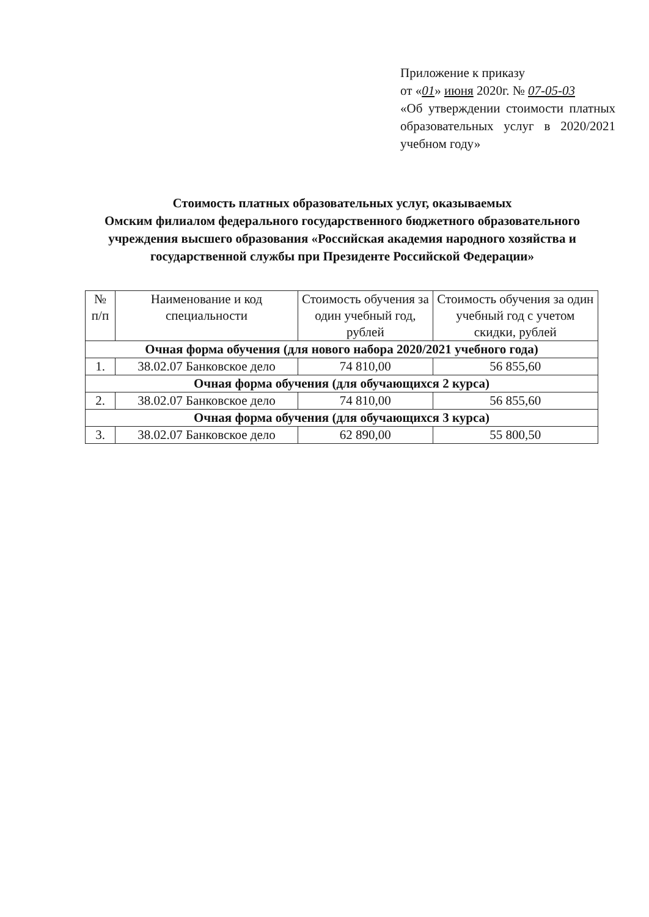Приложение к приказу
от «01» июня 2020г. № 07-05-03
«Об утверждении стоимости платных образовательных услуг в 2020/2021 учебном году»
Стоимость платных образовательных услуг, оказываемых
Омским филиалом федерального государственного бюджетного образовательного учреждения высшего образования «Российская академия народного хозяйства и государственной службы при Президенте Российской Федерации»
| № п/п | Наименование и код специальности | Стоимость обучения за один учебный год, рублей | Стоимость обучения за один учебный год с учетом скидки, рублей |
| --- | --- | --- | --- |
| Очная форма обучения (для нового набора 2020/2021 учебного года) | | | |
| 1. | 38.02.07 Банковское дело | 74 810,00 | 56 855,60 |
| Очная форма обучения (для обучающихся 2 курса) | | | |
| 2. | 38.02.07 Банковское дело | 74 810,00 | 56 855,60 |
| Очная форма обучения (для обучающихся 3 курса) | | | |
| 3. | 38.02.07 Банковское дело | 62 890,00 | 55 800,50 |